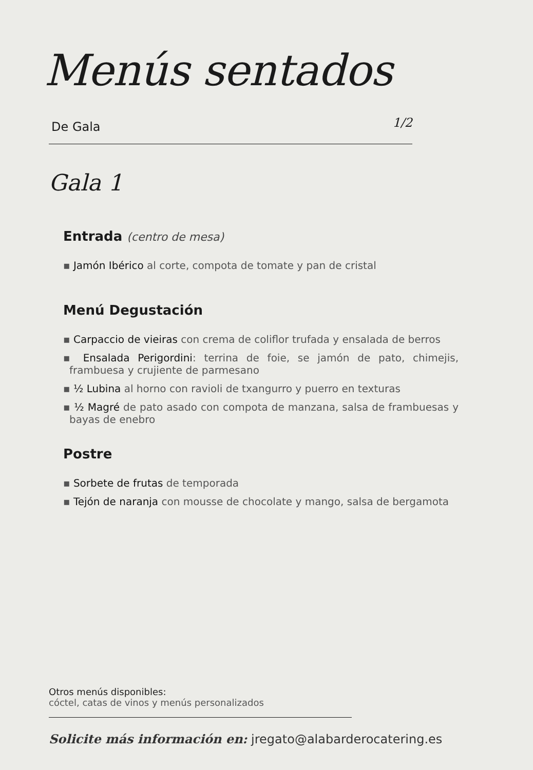Menús sentados
De Gala 1/2
Gala 1
Entrada (centro de mesa)
▪ Jamón Ibérico al corte, compota de tomate y pan de cristal
Menú Degustación
▪ Carpaccio de vieiras con crema de coliflor trufada y ensalada de berros
▪ Ensalada Perigordini: terrina de foie, se jamón de pato, chimejis, frambuesa y crujiente de parmesano
▪ ½ Lubina al horno con ravioli de txangurro y puerro en texturas
▪ ½ Magré de pato asado con compota de manzana, salsa de frambuesas y bayas de enebro
Postre
▪ Sorbete de frutas de temporada
▪ Tejón de naranja con mousse de chocolate y mango, salsa de bergamota
Otros menús disponibles:
cóctel, catas de vinos y menús personalizados
Solicite más información en: jregato@alabarderocatering.es